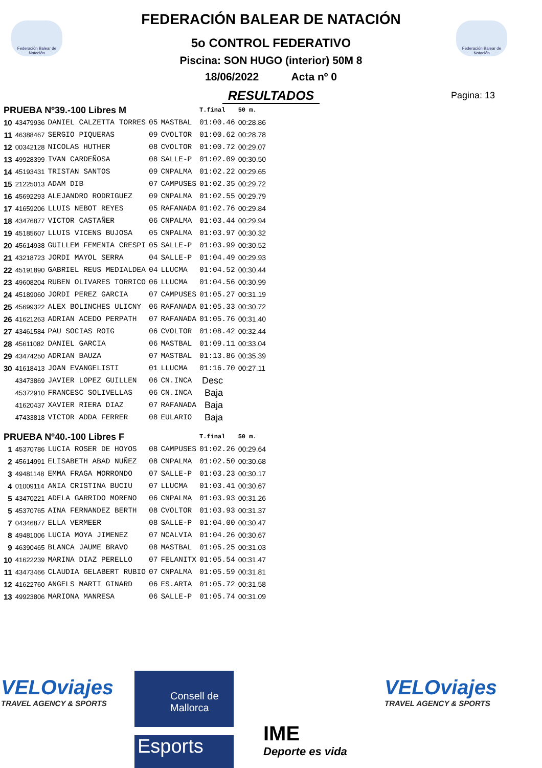Federación Balear de Natación
Federación Balear de Natación
FEDERACIÓN BALEAR DE NATACIÓN
5o CONTROL FEDERATIVO
Piscina: SON HUGO (interior) 50M 8
18/06/2022 Acta nº 0
RESULTADOS
Pagina: 13
| PRUEBA Nº39.-100 Libres M | | | | | T.final | 50 m. |
| 10 | 43479936 | DANIEL CALZETTA TORRES | 05 | MASTBAL | 01:00.46 | 00:28.86 |
| 11 | 46388467 | SERGIO PIQUERAS | 09 | CVOLTOR | 01:00.62 | 00:28.78 |
| 12 | 00342128 | NICOLAS HUTHER | 08 | CVOLTOR | 01:00.72 | 00:29.07 |
| 13 | 49928399 | IVAN CARDEÑOSA | 08 | SALLE-P | 01:02.09 | 00:30.50 |
| 14 | 45193431 | TRISTAN SANTOS | 09 | CNPALMA | 01:02.22 | 00:29.65 |
| 15 | 21225013 | ADAM DIB | 07 | CAMPUSES | 01:02.35 | 00:29.72 |
| 16 | 45692293 | ALEJANDRO RODRIGUEZ | 09 | CNPALMA | 01:02.55 | 00:29.79 |
| 17 | 41659206 | LLUIS NEBOT REYES | 05 | RAFANADA | 01:02.76 | 00:29.84 |
| 18 | 43476877 | VICTOR CASTAÑER | 06 | CNPALMA | 01:03.44 | 00:29.94 |
| 19 | 45185607 | LLUIS VICENS BUJOSA | 05 | CNPALMA | 01:03.97 | 00:30.32 |
| 20 | 45614938 | GUILLEM FEMENIA CRESPI | 05 | SALLE-P | 01:03.99 | 00:30.52 |
| 21 | 43218723 | JORDI MAYOL SERRA | 04 | SALLE-P | 01:04.49 | 00:29.93 |
| 22 | 45191890 | GABRIEL REUS MEDIALDEA | 04 | LLUCMA | 01:04.52 | 00:30.44 |
| 23 | 49608204 | RUBEN OLIVARES TORRICO | 06 | LLUCMA | 01:04.56 | 00:30.99 |
| 24 | 45189060 | JORDI PEREZ GARCIA | 07 | CAMPUSES | 01:05.27 | 00:31.19 |
| 25 | 45699322 | ALEX BOLINCHES ULICNY | 06 | RAFANADA | 01:05.33 | 00:30.72 |
| 26 | 41621263 | ADRIAN ACEDO PERPATH | 07 | RAFANADA | 01:05.76 | 00:31.40 |
| 27 | 43461584 | PAU SOCIAS ROIG | 06 | CVOLTOR | 01:08.42 | 00:32.44 |
| 28 | 45611082 | DANIEL GARCIA | 06 | MASTBAL | 01:09.11 | 00:33.04 |
| 29 | 43474250 | ADRIAN BAUZA | 07 | MASTBAL | 01:13.86 | 00:35.39 |
| 30 | 41618413 | JOAN EVANGELISTI | 01 | LLUCMA | 01:16.70 | 00:27.11 |
| | 43473869 | JAVIER LOPEZ GUILLEN | 06 | CN.INCA | Desc | |
| | 45372910 | FRANCESC SOLIVELLAS | 06 | CN.INCA | Baja | |
| | 41620437 | XAVIER RIERA DIAZ | 07 | RAFANADA | Baja | |
| | 47433818 | VICTOR ADDA FERRER | 08 | EULARIO | Baja | |
| PRUEBA Nº40.-100 Libres F | | | | | T.final | 50 m. |
| 1 | 45370786 | LUCIA ROSER DE HOYOS | 08 | CAMPUSES | 01:02.26 | 00:29.64 |
| 2 | 45614991 | ELISABETH ABAD NUÑEZ | 08 | CNPALMA | 01:02.50 | 00:30.68 |
| 3 | 49481148 | EMMA FRAGA MORRONDO | 07 | SALLE-P | 01:03.23 | 00:30.17 |
| 4 | 01009114 | ANIA CRISTINA BUCIU | 07 | LLUCMA | 01:03.41 | 00:30.67 |
| 5 | 43470221 | ADELA GARRIDO MORENO | 06 | CNPALMA | 01:03.93 | 00:31.26 |
| 5 | 45370765 | AINA FERNANDEZ BERTH | 08 | CVOLTOR | 01:03.93 | 00:31.37 |
| 7 | 04346877 | ELLA VERMEER | 08 | SALLE-P | 01:04.00 | 00:30.47 |
| 8 | 49481006 | LUCIA MOYA JIMENEZ | 07 | NCALVIA | 01:04.26 | 00:30.67 |
| 9 | 46390465 | BLANCA JAUME BRAVO | 08 | MASTBAL | 01:05.25 | 00:31.03 |
| 10 | 41622239 | MARINA DIAZ PERELLO | 07 | FELANITX | 01:05.54 | 00:31.47 |
| 11 | 43473466 | CLAUDIA GELABERT RUBIO | 07 | CNPALMA | 01:05.59 | 00:31.81 |
| 12 | 41622760 | ANGELS MARTI GINARD | 06 | ES.ARTA | 01:05.72 | 00:31.58 |
| 13 | 49923806 | MARIONA MANRESA | 06 | SALLE-P | 01:05.74 | 00:31.09 |
VELOviajes
TRAVEL AGENCY & SPORTS
Consell de
Mallorca
Esports
IME
Deporte es vida
VELOviajes
TRAVEL AGENCY & SPORTS